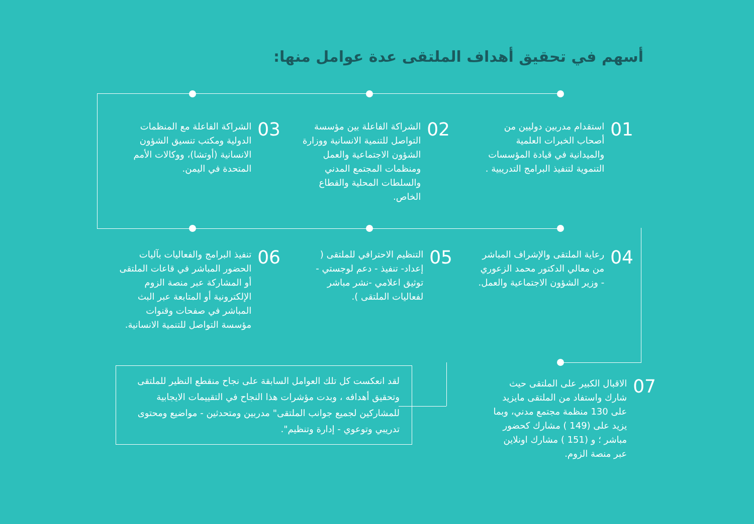أسهم في تحقيق أهداف الملتقى عدة عوامل منها:
01
استقدام مدربين دوليين من أصحاب الخبرات العلمية والميدانية في قيادة المؤسسات التنموية لتنفيذ البرامج التدريبية .
02
الشراكة الفاعلة بين مؤسسة التواصل للتنمية الانسانية ووزارة الشؤون الاجتماعية والعمل ومنظمات المجتمع المدني والسلطات المحلية والقطاع الخاص.
03
الشراكة الفاعلة مع المنظمات الدولية ومكتب تنسيق الشؤون الانسانية (أوتشا)، ووكالات الأمم المتحدة في اليمن.
04
رعاية الملتقى والإشراف المباشر من معالي الدكتور محمد الزعوري - وزير الشؤون الاجتماعية والعمل.
05
التنظيم الاحترافي للملتقى ( إعداد- تنفيذ - دعم لوجستي - توثيق اعلامي -نشر مباشر لفعاليات الملتقى ).
06
تنفيذ البرامج والفعاليات بآليات الحضور المباشر في قاعات الملتقى أو المشاركة عبر منصة الزوم الإلكترونية أو المتابعة عبر البث المباشر في صفحات وقنوات مؤسسة التواصل للتنمية الانسانية.
07
الاقبال الكبير على الملتقى حيث شارك واستفاد من الملتقى مايزيد على 130 منظمة مجتمع مدني، وبما يزيد على (149 ) مشارك كحضور مباشر ؛ و (151 ) مشارك اونلاين عبر منصة الزوم.
لقد انعكست كل تلك العوامل السابقة على نجاح منقطع النظير للملتقى وتحقيق أهدافه ، وبدت مؤشرات هذا النجاح في التقييمات الايجابية للمشاركين لجميع جوانب الملتقى" مدربين ومتحدثين - مواضيع ومحتوى تدريبي وتوعوي - إدارة وتنظيم".